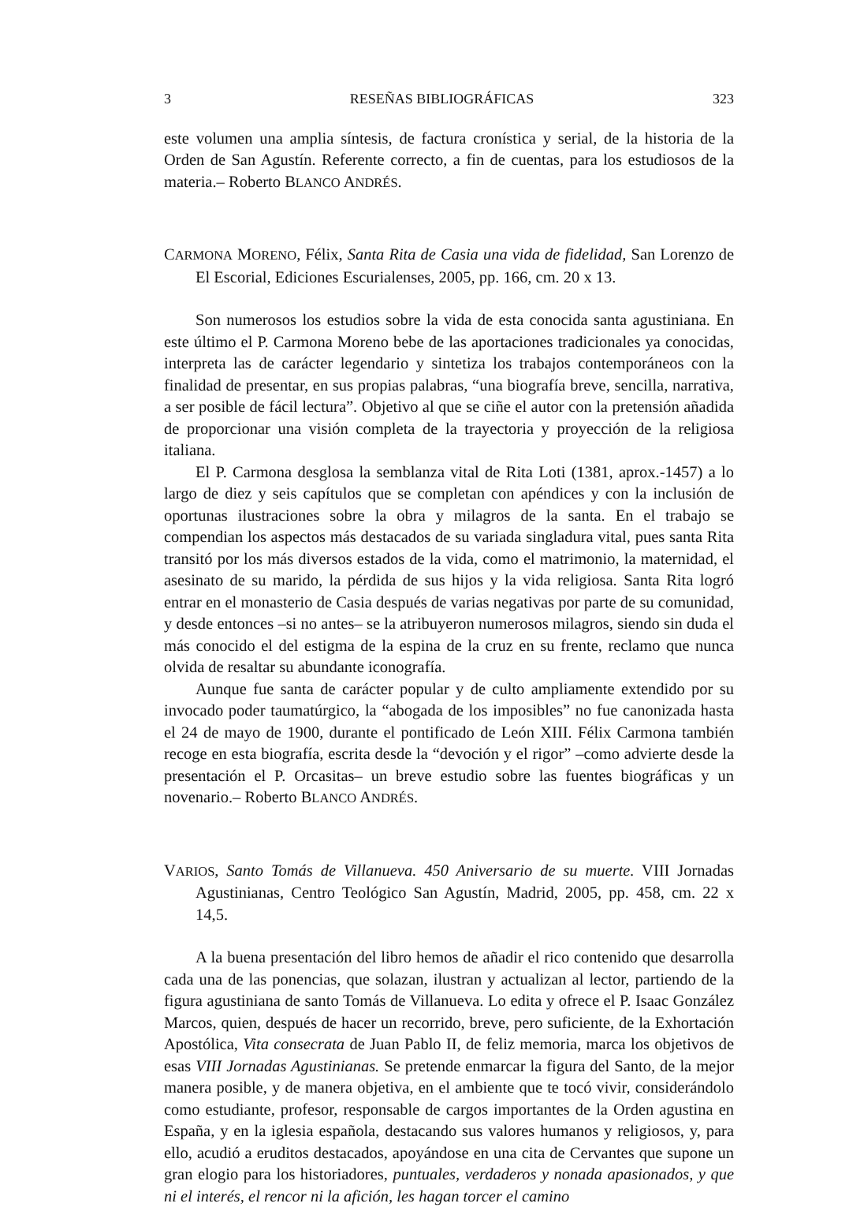3 RESEÑAS BIBLIOGRÁFICAS 323
este volumen una amplia síntesis, de factura cronística y serial, de la historia de la Orden de San Agustín. Referente correcto, a fin de cuentas, para los estudiosos de la materia.– Roberto BLANCO ANDRÉS.
CARMONA MORENO, Félix, Santa Rita de Casia una vida de fidelidad, San Lorenzo de El Escorial, Ediciones Escurialenses, 2005, pp. 166, cm. 20 x 13.
Son numerosos los estudios sobre la vida de esta conocida santa agustiniana. En este último el P. Carmona Moreno bebe de las aportaciones tradicionales ya conocidas, interpreta las de carácter legendario y sintetiza los trabajos contemporáneos con la finalidad de presentar, en sus propias palabras, “una biografía breve, sencilla, narrativa, a ser posible de fácil lectura”. Objetivo al que se ciñe el autor con la pretensión añadida de proporcionar una visión completa de la trayectoria y proyección de la religiosa italiana.
El P. Carmona desglosa la semblanza vital de Rita Loti (1381, aprox.-1457) a lo largo de diez y seis capítulos que se completan con apéndices y con la inclusión de oportunas ilustraciones sobre la obra y milagros de la santa. En el trabajo se compendian los aspectos más destacados de su variada singladura vital, pues santa Rita transitó por los más diversos estados de la vida, como el matrimonio, la maternidad, el asesinato de su marido, la pérdida de sus hijos y la vida religiosa. Santa Rita logró entrar en el monasterio de Casia después de varias negativas por parte de su comunidad, y desde entonces –si no antes– se la atribuyeron numerosos milagros, siendo sin duda el más conocido el del estigma de la espina de la cruz en su frente, reclamo que nunca olvida de resaltar su abundante iconografía.
Aunque fue santa de carácter popular y de culto ampliamente extendido por su invocado poder taumatúrgico, la “abogada de los imposibles” no fue canonizada hasta el 24 de mayo de 1900, durante el pontificado de León XIII. Félix Carmona también recoge en esta biografía, escrita desde la “devoción y el rigor” –como advierte desde la presentación el P. Orcasitas– un breve estudio sobre las fuentes biográficas y un novenario.– Roberto BLANCO ANDRÉS.
VARIOS, Santo Tomás de Villanueva. 450 Aniversario de su muerte. VIII Jornadas Agustinianas, Centro Teológico San Agustín, Madrid, 2005, pp. 458, cm. 22 x 14,5.
A la buena presentación del libro hemos de añadir el rico contenido que desarrolla cada una de las ponencias, que solazan, ilustran y actualizan al lector, partiendo de la figura agustiniana de santo Tomás de Villanueva. Lo edita y ofrece el P. Isaac González Marcos, quien, después de hacer un recorrido, breve, pero suficiente, de la Exhortación Apostólica, Vita consecrata de Juan Pablo II, de feliz memoria, marca los objetivos de esas VIII Jornadas Agustinianas. Se pretende enmarcar la figura del Santo, de la mejor manera posible, y de manera objetiva, en el ambiente que te tocó vivir, considerándolo como estudiante, profesor, responsable de cargos importantes de la Orden agustina en España, y en la iglesia española, destacando sus valores humanos y religiosos, y, para ello, acudió a eruditos destacados, apoyándose en una cita de Cervantes que supone un gran elogio para los historiadores, puntuales, verdaderos y nonada apasionados, y que ni el interés, el rencor ni la afición, les hagan torcer el camino